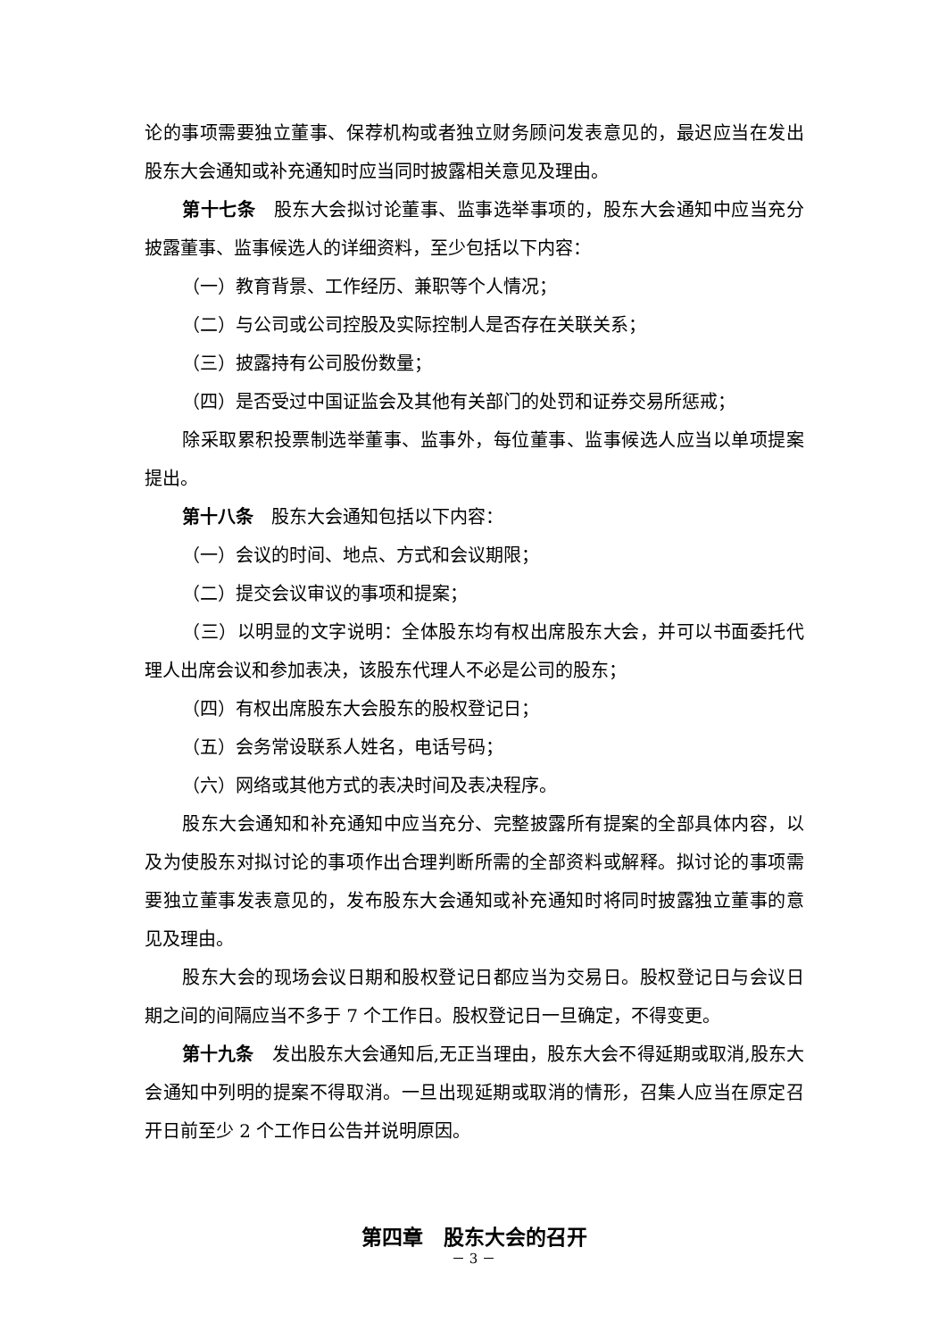论的事项需要独立董事、保荐机构或者独立财务顾问发表意见的，最迟应当在发出股东大会通知或补充通知时应当同时披露相关意见及理由。
第十七条　股东大会拟讨论董事、监事选举事项的，股东大会通知中应当充分披露董事、监事候选人的详细资料，至少包括以下内容：
（一）教育背景、工作经历、兼职等个人情况；
（二）与公司或公司控股及实际控制人是否存在关联关系；
（三）披露持有公司股份数量；
（四）是否受过中国证监会及其他有关部门的处罚和证券交易所惩戒；
除采取累积投票制选举董事、监事外，每位董事、监事候选人应当以单项提案提出。
第十八条　股东大会通知包括以下内容：
（一）会议的时间、地点、方式和会议期限；
（二）提交会议审议的事项和提案；
（三）以明显的文字说明：全体股东均有权出席股东大会，并可以书面委托代理人出席会议和参加表决，该股东代理人不必是公司的股东；
（四）有权出席股东大会股东的股权登记日；
（五）会务常设联系人姓名，电话号码；
（六）网络或其他方式的表决时间及表决程序。
股东大会通知和补充通知中应当充分、完整披露所有提案的全部具体内容，以及为使股东对拟讨论的事项作出合理判断所需的全部资料或解释。拟讨论的事项需要独立董事发表意见的，发布股东大会通知或补充通知时将同时披露独立董事的意见及理由。
股东大会的现场会议日期和股权登记日都应当为交易日。股权登记日与会议日期之间的间隔应当不多于 7 个工作日。股权登记日一旦确定，不得变更。
第十九条　发出股东大会通知后,无正当理由，股东大会不得延期或取消,股东大会通知中列明的提案不得取消。一旦出现延期或取消的情形，召集人应当在原定召开日前至少 2 个工作日公告并说明原因。
第四章　股东大会的召开
－ 3 －